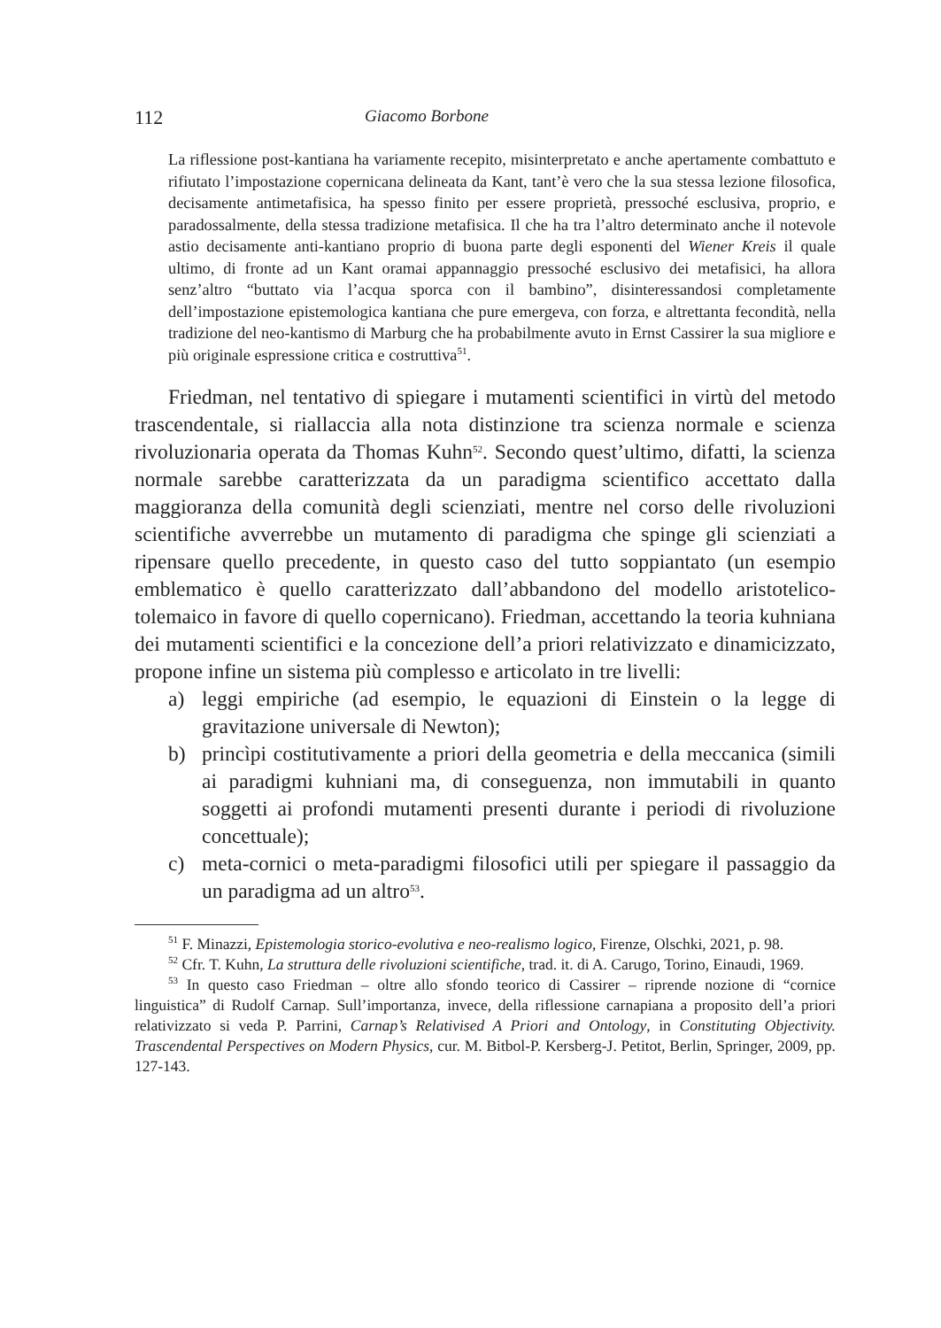112 Giacomo Borbone
La riflessione post-kantiana ha variamente recepito, misinterpretato e anche apertamente combattuto e rifiutato l’impostazione copernicana delineata da Kant, tant’è vero che la sua stessa lezione filosofica, decisamente antimetafisica, ha spesso finito per essere proprietà, pressoché esclusiva, proprio, e paradossalmente, della stessa tradizione metafisica. Il che ha tra l’altro determinato anche il notevole astio decisamente anti-kantiano proprio di buona parte degli esponenti del Wiener Kreis il quale ultimo, di fronte ad un Kant oramai appannaggio pressoché esclusivo dei metafisici, ha allora senz’altro “buttato via l’acqua sporca con il bambino”, disinteressandosi completamente dell’impostazione epistemologica kantiana che pure emergeva, con forza, e altrettanta fecondità, nella tradizione del neo-kantismo di Marburg che ha probabilmente avuto in Ernst Cassirer la sua migliore e più originale espressione critica e costruttiva<sup>51</sup>.
Friedman, nel tentativo di spiegare i mutamenti scientifici in virtù del metodo trascendentale, si riallaccia alla nota distinzione tra scienza normale e scienza rivoluzionaria operata da Thomas Kuhn<sup>52</sup>. Secondo quest’ultimo, difatti, la scienza normale sarebbe caratterizzata da un paradigma scientifico accettato dalla maggioranza della comunità degli scienziati, mentre nel corso delle rivoluzioni scientifiche avverrebbe un mutamento di paradigma che spinge gli scienziati a ripensare quello precedente, in questo caso del tutto soppiantato (un esempio emblematico è quello caratterizzato dall’abbandono del modello aristotelico-tolemaico in favore di quello copernicano). Friedman, accettando la teoria kuhniana dei mutamenti scientifici e la concezione dell’a priori relativizzato e dinamicizzato, propone infine un sistema più complesso e articolato in tre livelli:
a) leggi empiriche (ad esempio, le equazioni di Einstein o la legge di gravitazione universale di Newton);
b) princìpi costitutivamente a priori della geometria e della meccanica (simili ai paradigmi kuhniani ma, di conseguenza, non immutabili in quanto soggetti ai profondi mutamenti presenti durante i periodi di rivoluzione concettuale);
c) meta-cornici o meta-paradigmi filosofici utili per spiegare il passaggio da un paradigma ad un altro<sup>53</sup>.
<sup>51</sup> F. Minazzi, Epistemologia storico-evolutiva e neo-realismo logico, Firenze, Olschki, 2021, p. 98.
<sup>52</sup> Cfr. T. Kuhn, La struttura delle rivoluzioni scientifiche, trad. it. di A. Carugo, Torino, Einaudi, 1969.
<sup>53</sup> In questo caso Friedman – oltre allo sfondo teorico di Cassirer – riprende nozione di “cornice linguistica” di Rudolf Carnap. Sull’importanza, invece, della riflessione carnapiana a proposito dell’a priori relativizzato si veda P. Parrini, Carnap’s Relativised A Priori and Ontology, in Constituting Objectivity. Trascendental Perspectives on Modern Physics, cur. M. Bitbol-P. Kersberg-J. Petitot, Berlin, Springer, 2009, pp. 127-143.